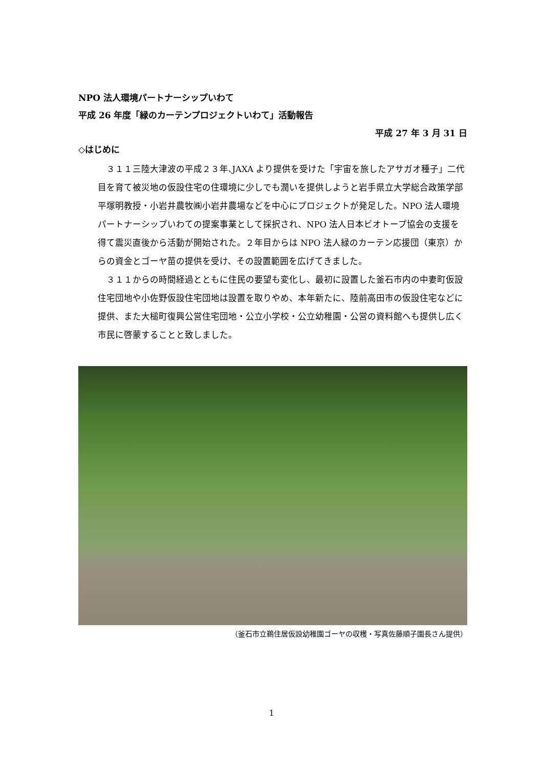NPO 法人環境パートナーシップいわて
平成 26 年度「緑のカーテンプロジェクトいわて」活動報告
平成 27 年 3 月 31 日
◇はじめに
３１１三陸大津波の平成２３年､JAXA より提供を受けた「宇宙を旅したアサガオ種子」二代目を育て被災地の仮設住宅の住環境に少しでも潤いを提供しようと岩手県立大学総合政策学部平塚明教授・小岩井農牧㈱小岩井農場などを中心にプロジェクトが発足した。NPO 法人環境パートナーシップいわての提案事業として採択され、NPO 法人日本ビオトープ協会の支援を得て震災直後から活動が開始された。２年目からは NPO 法人緑のカーテン応援団（東京）からの資金とゴーヤ苗の提供を受け、その設置範囲を広げてきました。
３１１からの時間経過とともに住民の要望も変化し、最初に設置した釜石市内の中妻町仮設住宅団地や小佐野仮設住宅団地は設置を取りやめ、本年新たに、陸前高田市の仮設住宅などに提供、また大槌町復興公営住宅団地・公立小学校・公立幼稚園・公営の資料館へも提供し広く市民に啓蒙することと致しました。
（釜石市立鵜住居仮設幼稚園ゴーヤの収穫・写真佐藤順子園長さん提供）
1